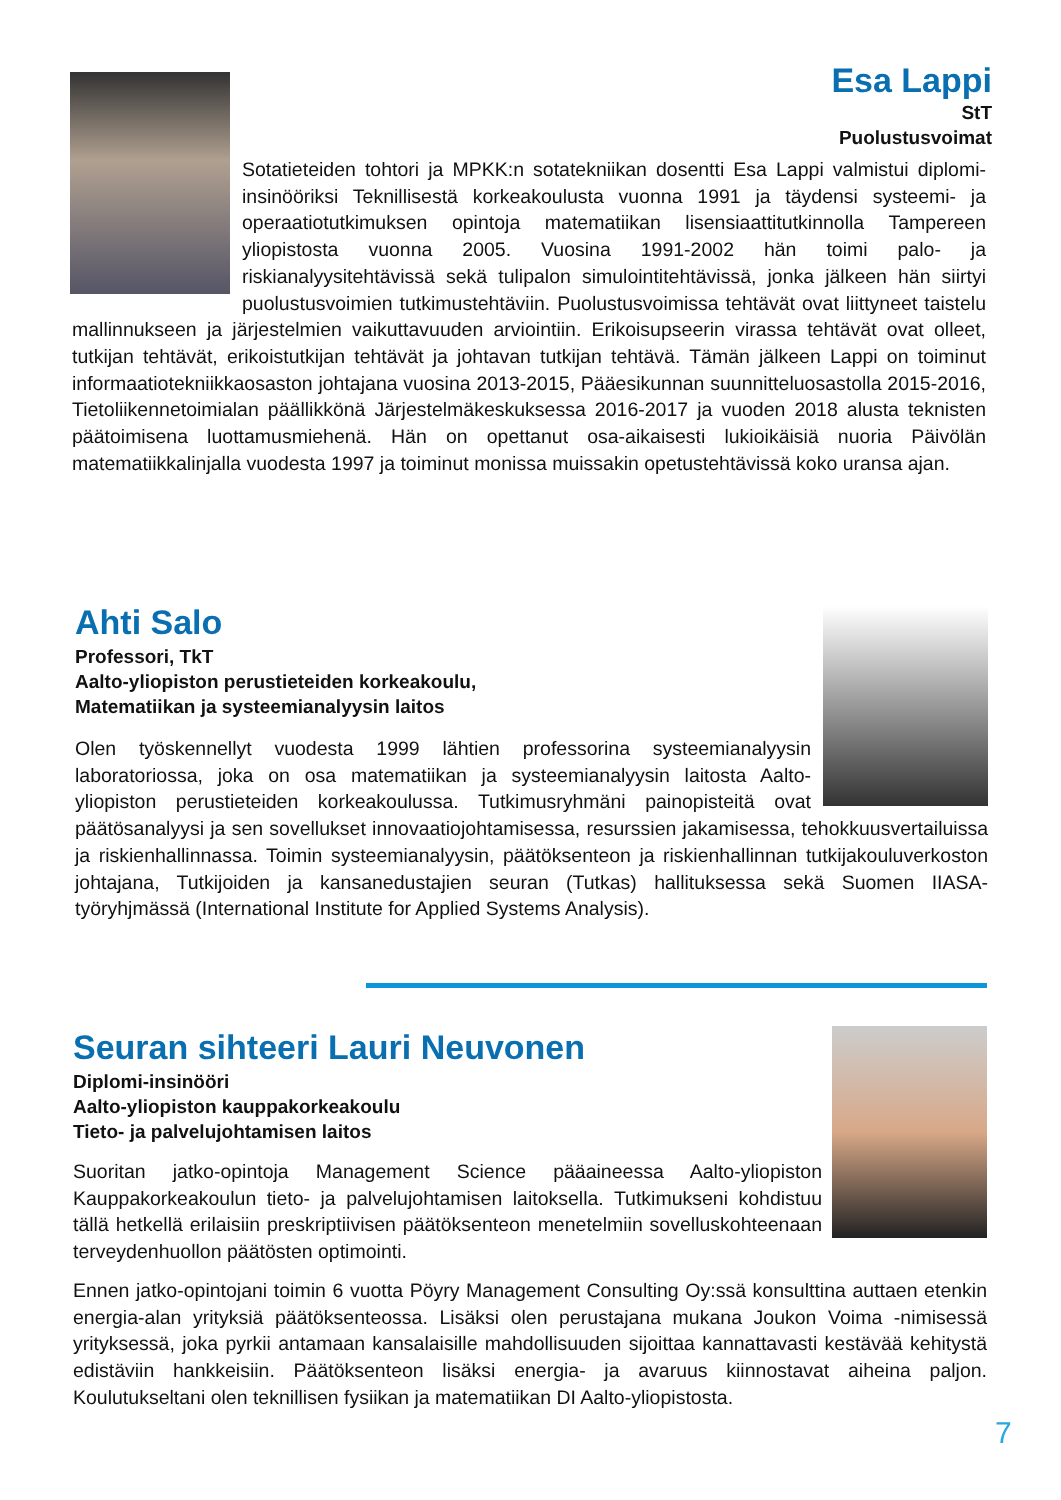Esa Lappi
StT
Puolustusvoimat
Sotatieteiden tohtori ja MPKK:n sotatekniikan dosentti Esa Lappi valmistui diplomi-insinööriksi Teknillisestä korkeakoulusta vuonna 1991 ja täydensi systeemi- ja operaatiotutkimuksen opintoja matematiikan lisensiaattitutkinnolla Tampereen yliopistosta vuonna 2005. Vuosina 1991-2002 hän toimi palo- ja riskianalyysitehtävissä sekä tulipalon simulointitehtävissä, jonka jälkeen hän siirtyi puolustusvoimien tutkimustehtäviin. Puolustusvoimissa tehtävät ovat liittyneet taistelu mallinnukseen ja järjestelmien vaikuttavuuden arviointiin. Erikoisupseerin virassa tehtävät ovat olleet, tutkijan tehtävät, erikoistutkijan tehtävät ja johtavan tutkijan tehtävä. Tämän jälkeen Lappi on toiminut informaatiotekniikkaosaston johtajana vuosina 2013-2015, Pääesikunnan suunnitteluosastolla 2015-2016, Tietoliikennetoimialan päällikkönä Järjestelmäkeskuksessa 2016-2017 ja vuoden 2018 alusta teknisten päätoimisena luottamusmiehenä. Hän on opettanut osa-aikaisesti lukioikäisiä nuoria Päivölän matematiikkalinjalla vuodesta 1997 ja toiminut monissa muissakin opetustehtävissä koko uransa ajan.
Ahti Salo
Professori, TkT
Aalto-yliopiston perustieteiden korkeakoulu,
Matematiikan ja systeemianalyysin laitos
Olen työskennellyt vuodesta 1999 lähtien professorina systeemianalyysin laboratoriossa, joka on osa matematiikan ja systeemianalyysin laitosta Aalto-yliopiston perustieteiden korkeakoulussa. Tutkimusryhmäni painopisteitä ovat päätösanalyysi ja sen sovellukset innovaatiojohtamisessa, resurssien jakamisessa, tehokkuusvertailuissa ja riskienhallinnassa. Toimin systeemianalyysin, päätöksenteon ja riskienhallinnan tutkijakouluverkoston johtajana, Tutkijoiden ja kansanedustajien seuran (Tutkas) hallituksessa sekä Suomen IIASA-työryhjmässä (International Institute for Applied Systems Analysis).
Seuran sihteeri Lauri Neuvonen
Diplomi-insinööri
Aalto-yliopiston kauppakorkeakoulu
Tieto- ja palvelujohtamisen laitos
Suoritan jatko-opintoja Management Science pääaineessa Aalto-yliopiston Kauppakorkeakoulun tieto- ja palvelujohtamisen laitoksella. Tutkimukseni kohdistuu tällä hetkellä erilaisiin preskriptiivisen päätöksenteon menetelmiin sovelluskohteenaan terveydenhuollon päätösten optimointi.
Ennen jatko-opintojani toimin 6 vuotta Pöyry Management Consulting Oy:ssä konsulttina auttaen etenkin energia-alan yrityksiä päätöksenteossa. Lisäksi olen perustajana mukana Joukon Voima -nimisessä yrityksessä, joka pyrkii antamaan kansalaisille mahdollisuuden sijoittaa kannattavasti kestävää kehitystä edistäviin hankkeisiin. Päätöksenteon lisäksi energia- ja avaruus kiinnostavat aiheina paljon. Koulutukseltani olen teknillisen fysiikan ja matematiikan DI Aalto-yliopistosta.
7